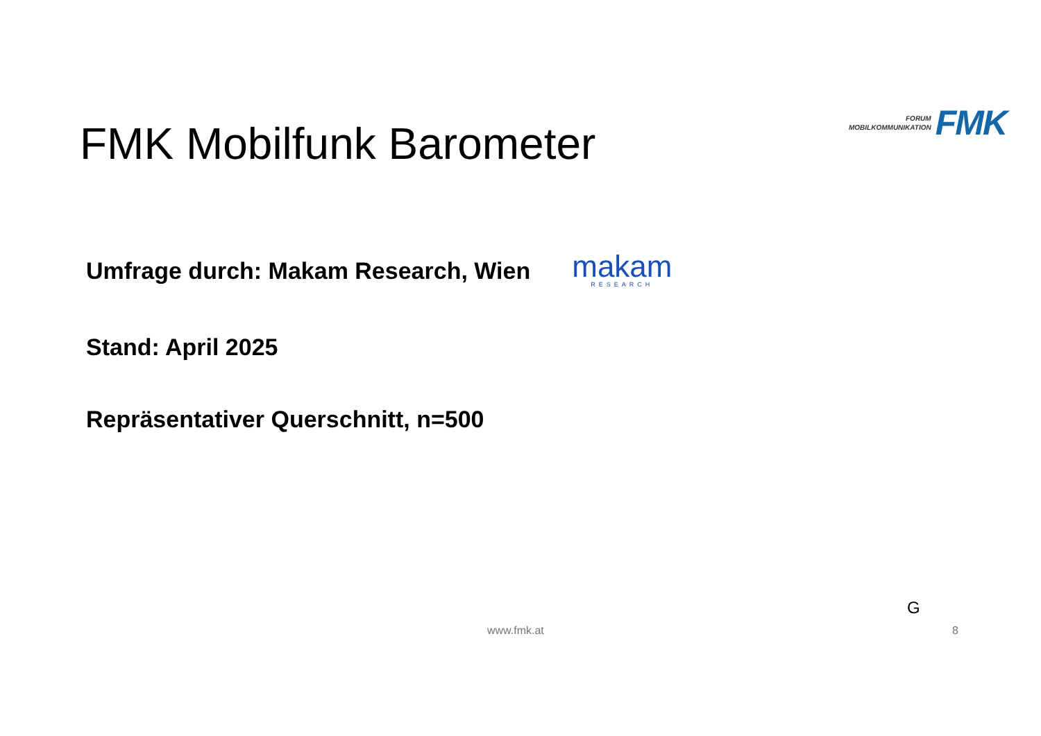FORUM
MOBILKOMMUNIKATION
FMK
FMK Mobilfunk Barometer
Umfrage durch: Makam Research, Wien
makam
RESEARCH
Stand: April 2025
Repräsentativer Querschnitt, n=500
G
www.fmk.at 8